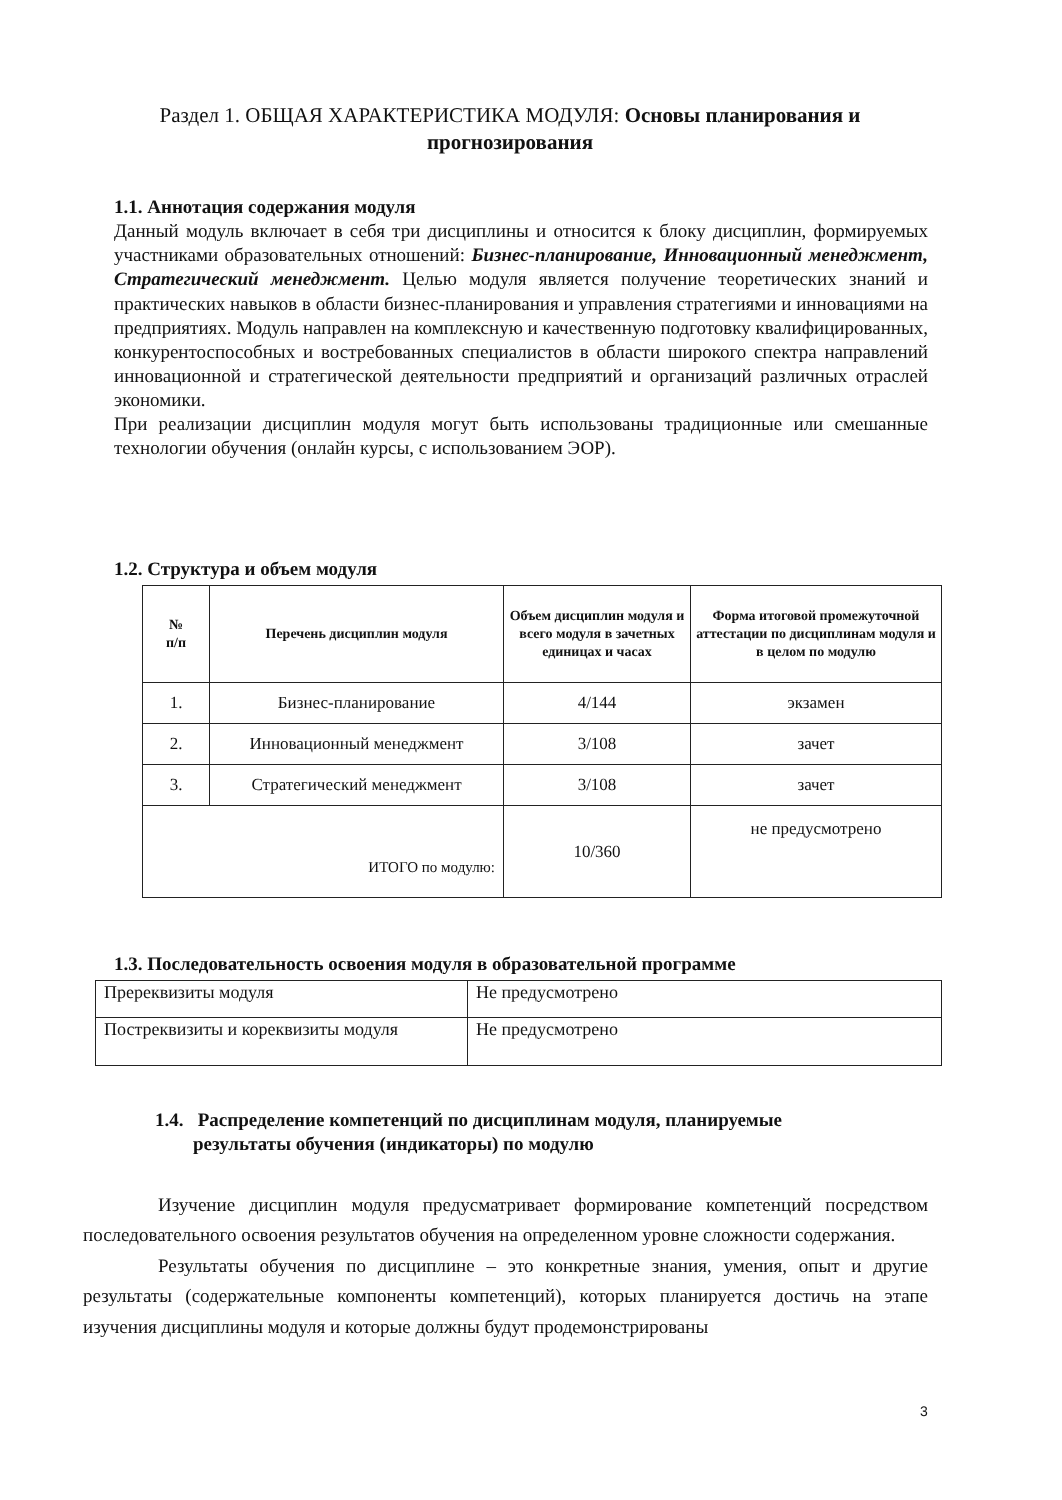Раздел 1. ОБЩАЯ ХАРАКТЕРИСТИКА МОДУЛЯ: Основы планирования и прогнозирования
1.1. Аннотация содержания модуля
Данный модуль включает в себя три дисциплины и относится к блоку дисциплин, формируемых участниками образовательных отношений: Бизнес-планирование, Инновационный менеджмент, Стратегический менеджмент. Целью модуля является получение теоретических знаний и практических навыков в области бизнес-планирования и управления стратегиями и инновациями на предприятиях. Модуль направлен на комплексную и качественную подготовку квалифицированных, конкурентоспособных и востребованных специалистов в области широкого спектра направлений инновационной и стратегической деятельности предприятий и организаций различных отраслей экономики.
При реализации дисциплин модуля могут быть использованы традиционные или смешанные технологии обучения (онлайн курсы, с использованием ЭОР).
1.2. Структура и объем модуля
| № п/п | Перечень дисциплин модуля | Объем дисциплин модуля и всего модуля в зачетных единицах и часах | Форма итоговой промежуточной аттестации по дисциплинам модуля и в целом по модулю |
| --- | --- | --- | --- |
| 1. | Бизнес-планирование | 4/144 | экзамен |
| 2. | Инновационный менеджмент | 3/108 | зачет |
| 3. | Стратегический менеджмент | 3/108 | зачет |
| ИТОГО по модулю: | | 10/360 | не предусмотрено |
1.3. Последовательность освоения модуля в образовательной программе
| Пререквизиты модуля | Не предусмотрено |
| Постреквизиты и кореквизиты модуля | Не предусмотрено |
1.4. Распределение компетенций по дисциплинам модуля, планируемые
результаты обучения (индикаторы) по модулю
Изучение дисциплин модуля предусматривает формирование компетенций посредством последовательного освоения результатов обучения на определенном уровне сложности содержания.
Результаты обучения по дисциплине – это конкретные знания, умения, опыт и другие результаты (содержательные компоненты компетенций), которых планируется достичь на этапе изучения дисциплины модуля и которые должны будут продемонстрированы
3